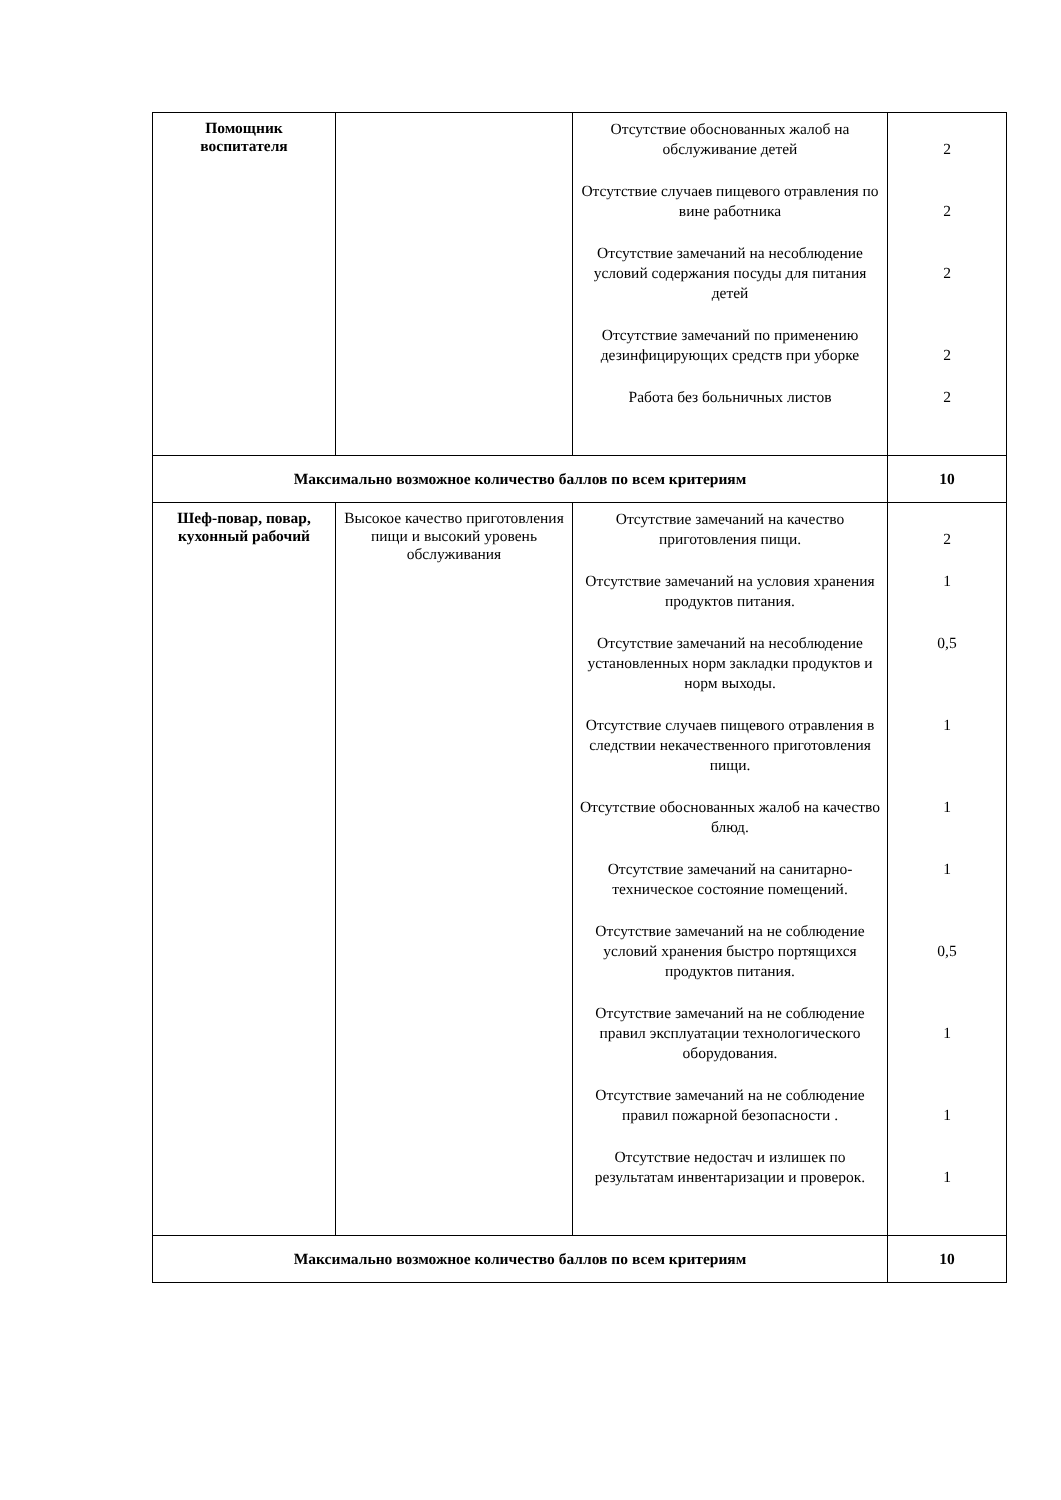| Помощник воспитателя | | Отсутствие обоснованных жалоб на обслуживание детей Отсутствие случаев пищевого отравления по вине работника Отсутствие замечаний на несоблюдение условий содержания посуды для питания детей Отсутствие замечаний по применению дезинфицирующих средств при уборке Работа без больничных листов | 2 2 2 2 2 |
| Максимально возможное количество баллов по всем критериям | | | 10 |
| Шеф-повар, повар, кухонный рабочий | Высокое качество приготовления пищи и высокий уровень обслуживания | Отсутствие замечаний на качество приготовления пищи. Отсутствие замечаний на условия хранения продуктов питания. Отсутствие замечаний на несоблюдение установленных норм закладки продуктов и норм выходы. Отсутствие случаев пищевого отравления в следствии некачественного приготовления пищи. Отсутствие обоснованных жалоб на качество блюд. Отсутствие замечаний на санитарно-техническое состояние помещений. Отсутствие замечаний на не соблюдение условий хранения быстро портящихся продуктов питания. Отсутствие замечаний на не соблюдение правил эксплуатации технологического оборудования. Отсутствие замечаний на не соблюдение правил пожарной безопасности . Отсутствие недостач и излишек по результатам инвентаризации и проверок. | 2 1 0,5 1 1 1 0,5 1 1 1 |
| Максимально возможное количество баллов по всем критериям | | | 10 |